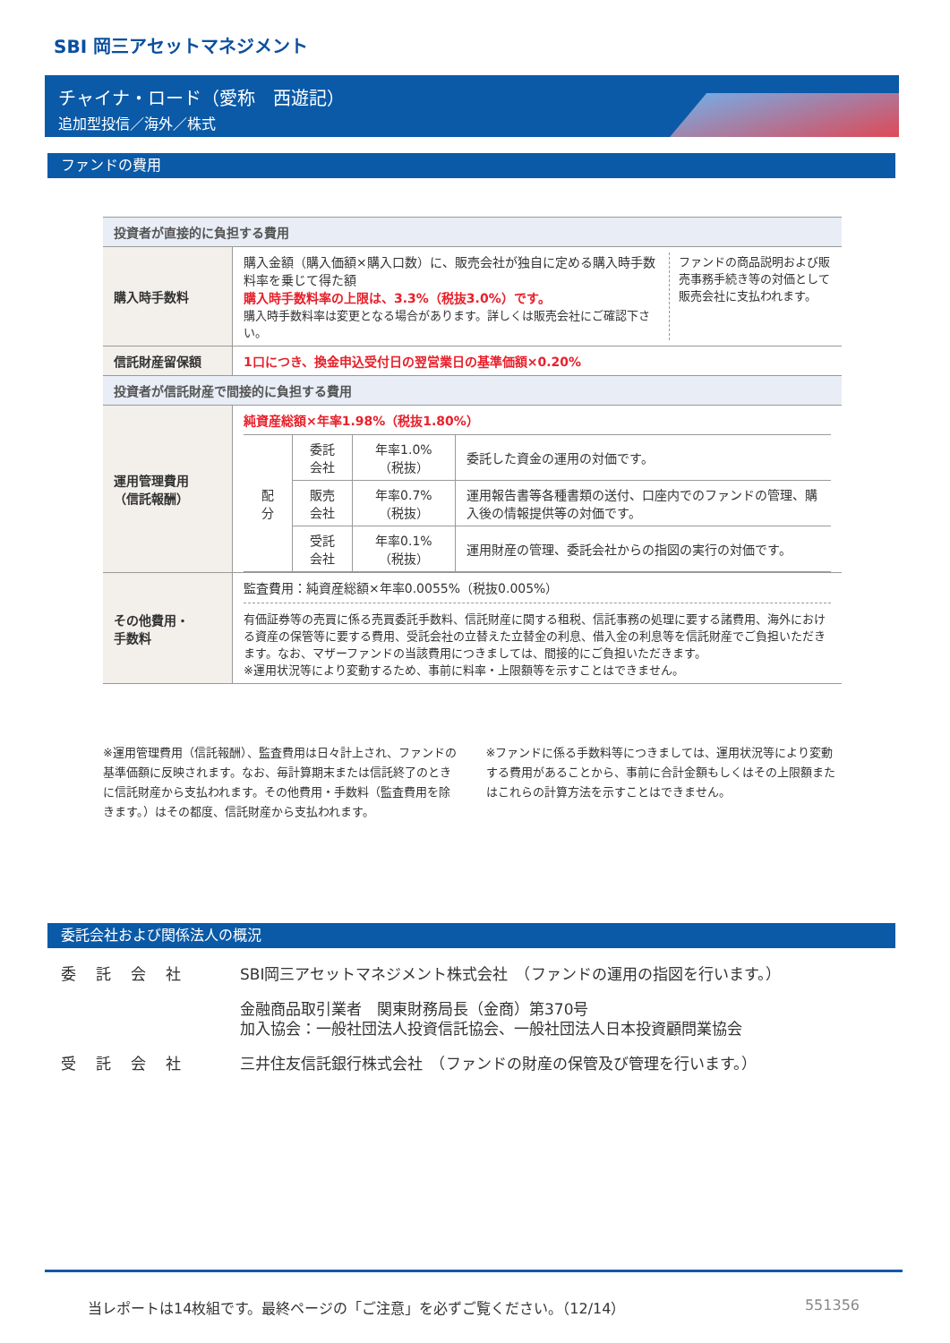SBI 岡三アセットマネジメント
チャイナ・ロード（愛称　西遊記）
追加型投信／海外／株式
ファンドの費用
| 投資者が直接的に負担する費用 | |
| --- | --- |
| 購入時手数料 | 購入金額（購入価額×購入口数）に、販売会社が独自に定める購入時手数料率を乗じて得た額 購入時手数料率の上限は、3.3%（税抜3.0%）です。 購入時手数料率は変更となる場合があります。詳しくは販売会社にご確認下さい。 ファンドの商品説明および販売事務手続き等の対価として販売会社に支払われます。 |
| 信託財産留保額 | 1口につき、換金申込受付日の翌営業日の基準価額×0.20% |
| 投資者が信託財産で間接的に負担する費用 | |
| 運用管理費用 （信託報酬） | 純資産総額×年率1.98%（税抜1.80%） / 配 分 / 委託会社 / 年率1.0%（税抜） / 委託した資金の運用の対価です。 / / / 販売会社 / 年率0.7%（税抜） / 運用報告書等各種書類の送付、口座内でのファンドの管理、購入後の情報提供等の対価です。 / / / 受託会社 / 年率0.1%（税抜） / 運用財産の管理、委託会社からの指図の実行の対価です。 / |
| その他費用・ 手数料 | 監査費用：純資産総額×年率0.0055%（税抜0.005%） 有価証券等の売買に係る売買委託手数料、信託財産に関する租税、信託事務の処理に要する諸費用、海外における資産の保管等に要する費用、受託会社の立替えた立替金の利息、借入金の利息等を信託財産でご負担いただきます。なお、マザーファンドの当該費用につきましては、間接的にご負担いただきます。 ※運用状況等により変動するため、事前に料率・上限額等を示すことはできません。 |
※運用管理費用（信託報酬）、監査費用は日々計上され、ファンドの基準価額に反映されます。なお、毎計算期末または信託終了のときに信託財産から支払われます。その他費用・手数料（監査費用を除きます。）はその都度、信託財産から支払われます。
※ファンドに係る手数料等につきましては、運用状況等により変動する費用があることから、事前に合計金額もしくはその上限額またはこれらの計算方法を示すことはできません。
委託会社および関係法人の概況
委託会社 SBI岡三アセットマネジメント株式会社　（ファンドの運用の指図を行います。）
金融商品取引業者　関東財務局長（金商）第370号
加入協会：一般社団法人投資信託協会、一般社団法人日本投資顧問業協会
受託会社 三井住友信託銀行株式会社　（ファンドの財産の保管及び管理を行います。）
当レポートは14枚組です。最終ページの「ご注意」を必ずご覧ください。（12/14） 551356